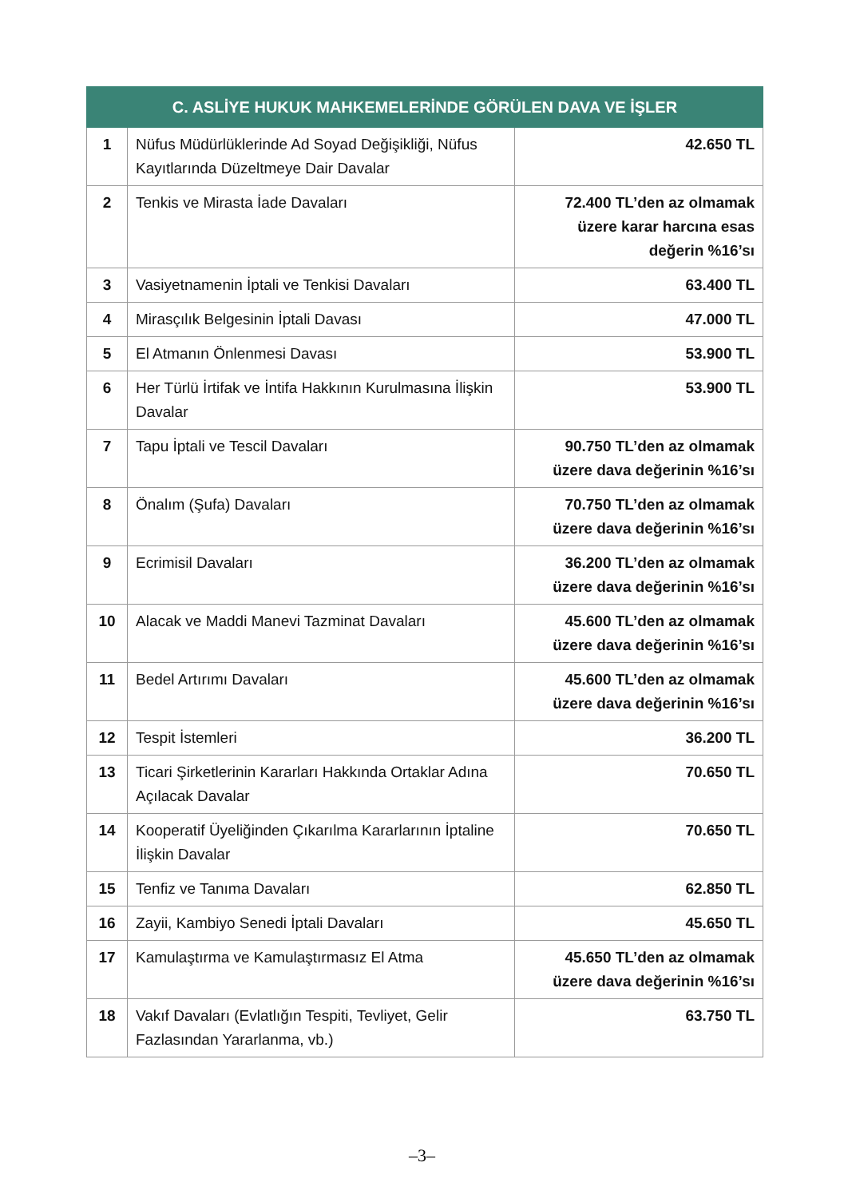| C. ASLİYE HUKUK MAHKEMELERİNDE GÖRÜLEN DAVA VE İŞLER | | |
| --- | --- | --- |
| 1 | Nüfus Müdürlüklerinde Ad Soyad Değişikliği, Nüfus Kayıtlarında Düzeltmeye Dair Davalar | 42.650 TL |
| 2 | Tenkis ve Mirasta İade Davaları | 72.400 TL’den az olmamak üzere karar harcına esas değerin %16’sı |
| 3 | Vasiyetnamenin İptali ve Tenkisi Davaları | 63.400 TL |
| 4 | Mirasçılık Belgesinin İptali Davası | 47.000 TL |
| 5 | El Atmanın Önlenmesi Davası | 53.900 TL |
| 6 | Her Türlü İrtifak ve İntifa Hakkının Kurulmasına İlişkin Davalar | 53.900 TL |
| 7 | Tapu İptali ve Tescil Davaları | 90.750 TL’den az olmamak üzere dava değerinin %16’sı |
| 8 | Önalım (Şufa) Davaları | 70.750 TL’den az olmamak üzere dava değerinin %16’sı |
| 9 | Ecrimisil Davaları | 36.200 TL’den az olmamak üzere dava değerinin %16’sı |
| 10 | Alacak ve Maddi Manevi Tazminat Davaları | 45.600 TL’den az olmamak üzere dava değerinin %16’sı |
| 11 | Bedel Artırımı Davaları | 45.600 TL’den az olmamak üzere dava değerinin %16’sı |
| 12 | Tespit İstemleri | 36.200 TL |
| 13 | Ticari Şirketlerinin Kararları Hakkında Ortaklar Adına Açılacak Davalar | 70.650 TL |
| 14 | Kooperatif Üyeliğinden Çıkarılma Kararlarının İptaline İlişkin Davalar | 70.650 TL |
| 15 | Tenfiz ve Tanıma Davaları | 62.850 TL |
| 16 | Zayii, Kambiyo Senedi İptali Davaları | 45.650 TL |
| 17 | Kamulaştırma ve Kamulaştırmasız El Atma | 45.650 TL’den az olmamak üzere dava değerinin %16’sı |
| 18 | Vakıf Davaları (Evlatlığın Tespiti, Tevliyet, Gelir Fazlasından Yararlanma, vb.) | 63.750 TL |
–3–